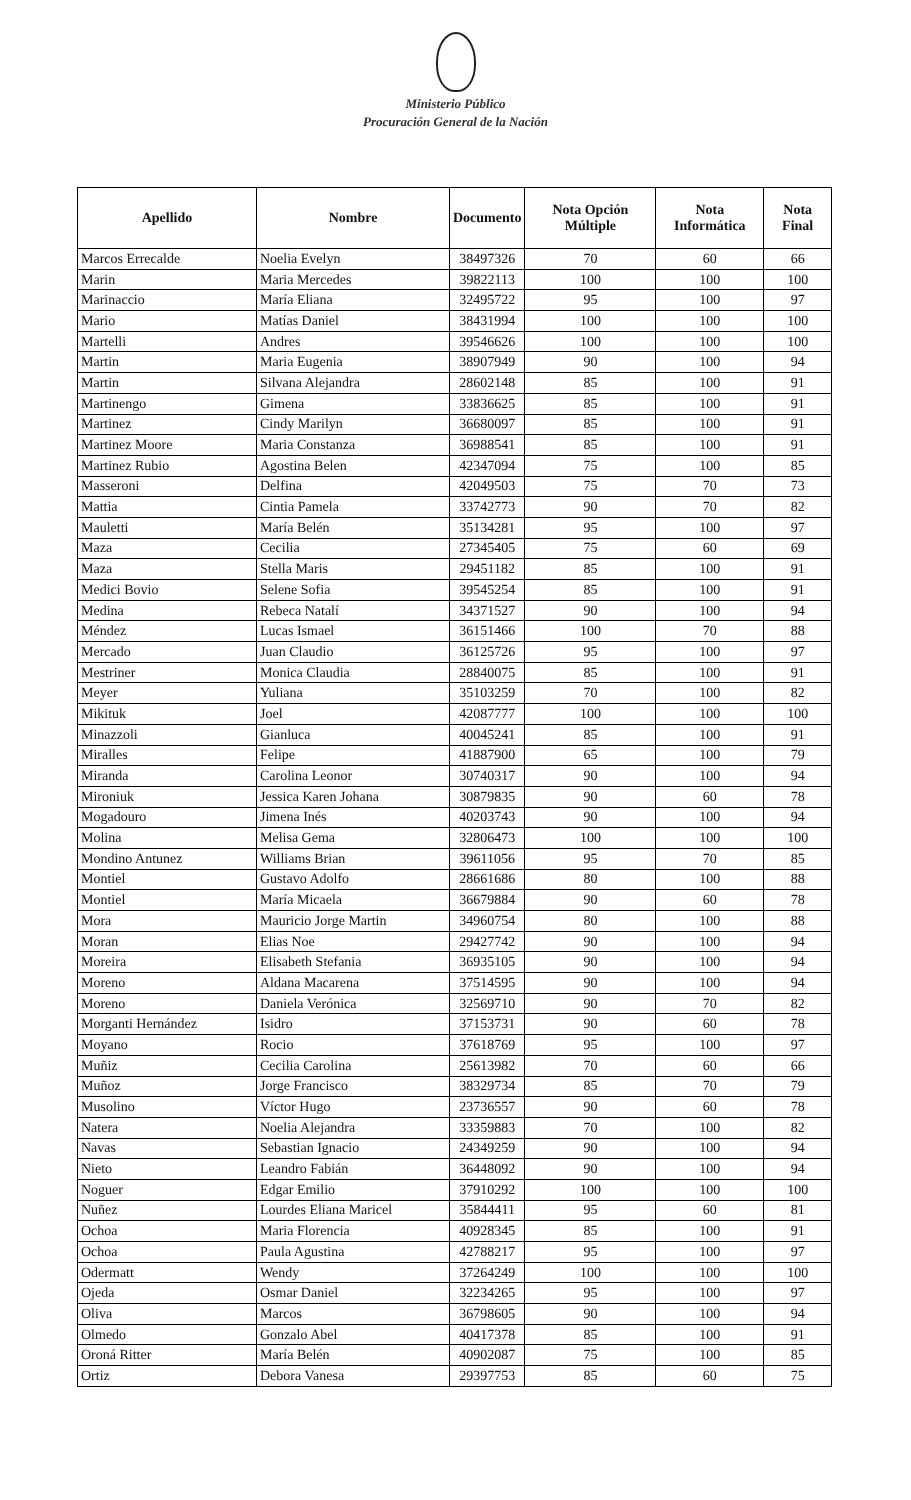Ministerio Público
Procuración General de la Nación
| Apellido | Nombre | Documento | Nota Opción Múltiple | Nota Informática | Nota Final |
| --- | --- | --- | --- | --- | --- |
| Marcos Errecalde | Noelia Evelyn | 38497326 | 70 | 60 | 66 |
| Marin | Maria Mercedes | 39822113 | 100 | 100 | 100 |
| Marinaccio | María Eliana | 32495722 | 95 | 100 | 97 |
| Mario | Matías Daniel | 38431994 | 100 | 100 | 100 |
| Martelli | Andres | 39546626 | 100 | 100 | 100 |
| Martin | Maria Eugenia | 38907949 | 90 | 100 | 94 |
| Martin | Silvana Alejandra | 28602148 | 85 | 100 | 91 |
| Martinengo | Gimena | 33836625 | 85 | 100 | 91 |
| Martinez | Cindy Marilyn | 36680097 | 85 | 100 | 91 |
| Martinez Moore | Maria Constanza | 36988541 | 85 | 100 | 91 |
| Martinez Rubio | Agostina Belen | 42347094 | 75 | 100 | 85 |
| Masseroni | Delfina | 42049503 | 75 | 70 | 73 |
| Mattia | Cintia Pamela | 33742773 | 90 | 70 | 82 |
| Mauletti | María Belén | 35134281 | 95 | 100 | 97 |
| Maza | Cecilia | 27345405 | 75 | 60 | 69 |
| Maza | Stella Maris | 29451182 | 85 | 100 | 91 |
| Medici Bovio | Selene Sofia | 39545254 | 85 | 100 | 91 |
| Medina | Rebeca Natalí | 34371527 | 90 | 100 | 94 |
| Méndez | Lucas Ismael | 36151466 | 100 | 70 | 88 |
| Mercado | Juan Claudio | 36125726 | 95 | 100 | 97 |
| Mestriner | Monica Claudia | 28840075 | 85 | 100 | 91 |
| Meyer | Yuliana | 35103259 | 70 | 100 | 82 |
| Mikituk | Joel | 42087777 | 100 | 100 | 100 |
| Minazzoli | Gianluca | 40045241 | 85 | 100 | 91 |
| Miralles | Felipe | 41887900 | 65 | 100 | 79 |
| Miranda | Carolina Leonor | 30740317 | 90 | 100 | 94 |
| Mironiuk | Jessica Karen Johana | 30879835 | 90 | 60 | 78 |
| Mogadouro | Jimena Inés | 40203743 | 90 | 100 | 94 |
| Molina | Melisa Gema | 32806473 | 100 | 100 | 100 |
| Mondino Antunez | Williams Brian | 39611056 | 95 | 70 | 85 |
| Montiel | Gustavo Adolfo | 28661686 | 80 | 100 | 88 |
| Montiel | María Micaela | 36679884 | 90 | 60 | 78 |
| Mora | Mauricio Jorge Martin | 34960754 | 80 | 100 | 88 |
| Moran | Elias Noe | 29427742 | 90 | 100 | 94 |
| Moreira | Elisabeth Stefania | 36935105 | 90 | 100 | 94 |
| Moreno | Aldana Macarena | 37514595 | 90 | 100 | 94 |
| Moreno | Daniela Verónica | 32569710 | 90 | 70 | 82 |
| Morganti Hernández | Isidro | 37153731 | 90 | 60 | 78 |
| Moyano | Rocio | 37618769 | 95 | 100 | 97 |
| Muñiz | Cecilia Carolina | 25613982 | 70 | 60 | 66 |
| Muñoz | Jorge Francisco | 38329734 | 85 | 70 | 79 |
| Musolino | Víctor Hugo | 23736557 | 90 | 60 | 78 |
| Natera | Noelia Alejandra | 33359883 | 70 | 100 | 82 |
| Navas | Sebastian Ignacio | 24349259 | 90 | 100 | 94 |
| Nieto | Leandro Fabián | 36448092 | 90 | 100 | 94 |
| Noguer | Edgar Emilio | 37910292 | 100 | 100 | 100 |
| Nuñez | Lourdes Eliana Maricel | 35844411 | 95 | 60 | 81 |
| Ochoa | Maria Florencia | 40928345 | 85 | 100 | 91 |
| Ochoa | Paula Agustina | 42788217 | 95 | 100 | 97 |
| Odermatt | Wendy | 37264249 | 100 | 100 | 100 |
| Ojeda | Osmar Daniel | 32234265 | 95 | 100 | 97 |
| Oliva | Marcos | 36798605 | 90 | 100 | 94 |
| Olmedo | Gonzalo Abel | 40417378 | 85 | 100 | 91 |
| Oroná Ritter | María Belén | 40902087 | 75 | 100 | 85 |
| Ortiz | Debora Vanesa | 29397753 | 85 | 60 | 75 |